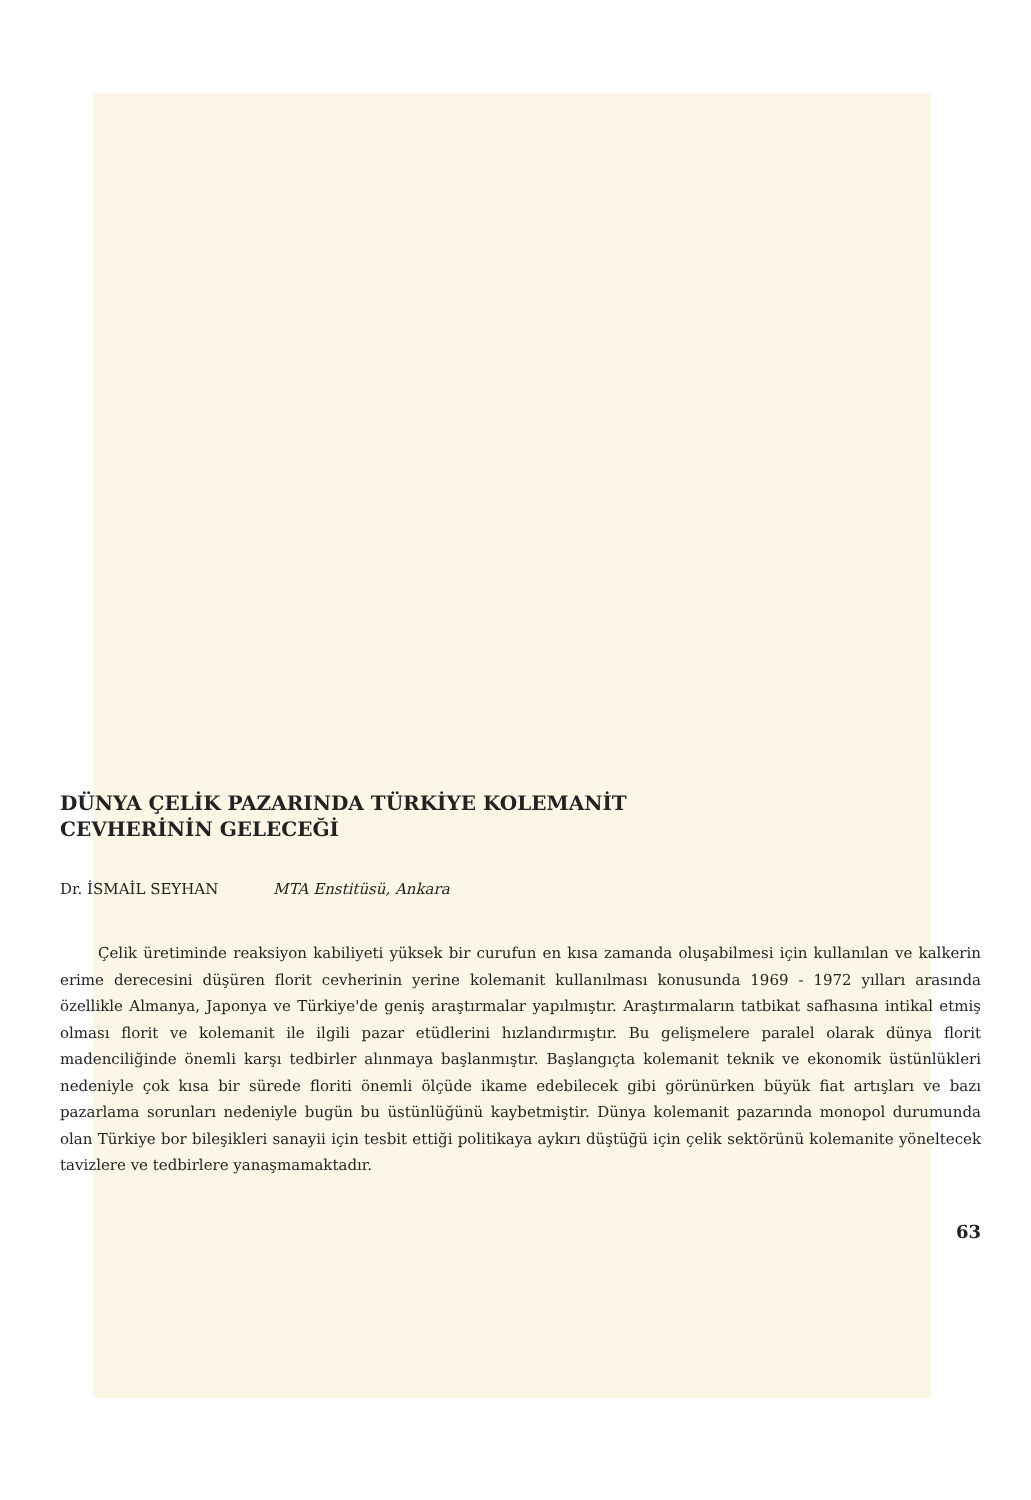DÜNYA ÇELİK PAZARINDA TÜRKİYE KOLEMANİT
CEVHERİNİN GELECEĞİ
Dr. İSMAİL SEYHAN MTA Enstitüsü, Ankara
Çelik üretiminde reaksiyon kabiliyeti yüksek bir curufun en kısa zamanda oluşabilmesi için kullanılan ve kalkerin erime derecesini düşüren florit cevherinin yerine kolemanit kullanılması konusunda 1969 - 1972 yılları arasında özellikle Almanya, Japonya ve Türkiye'de geniş araştırmalar yapılmıştır. Araştırmaların tatbikat safhasına intikal etmiş olması florit ve kolemanit ile ilgili pazar etüdlerini hızlandırmıştır. Bu gelişmelere paralel olarak dünya florit madenciliğinde önemli karşı tedbirler alınmaya başlanmıştır. Başlangıçta kolemanit teknik ve ekonomik üstünlükleri nedeniyle çok kısa bir sürede floriti önemli ölçüde ikame edebilecek gibi görünürken büyük fiat artışları ve bazı pazarlama sorunları nedeniyle bugün bu üstünlüğünü kaybetmiştir. Dünya kolemanit pazarında monopol durumunda olan Türkiye bor bileşikleri sanayii için tesbit ettiği politikaya aykırı düştüğü için çelik sektörünü kolemanite yöneltecek tavizlere ve tedbirlere yanaşmamaktadır.
63